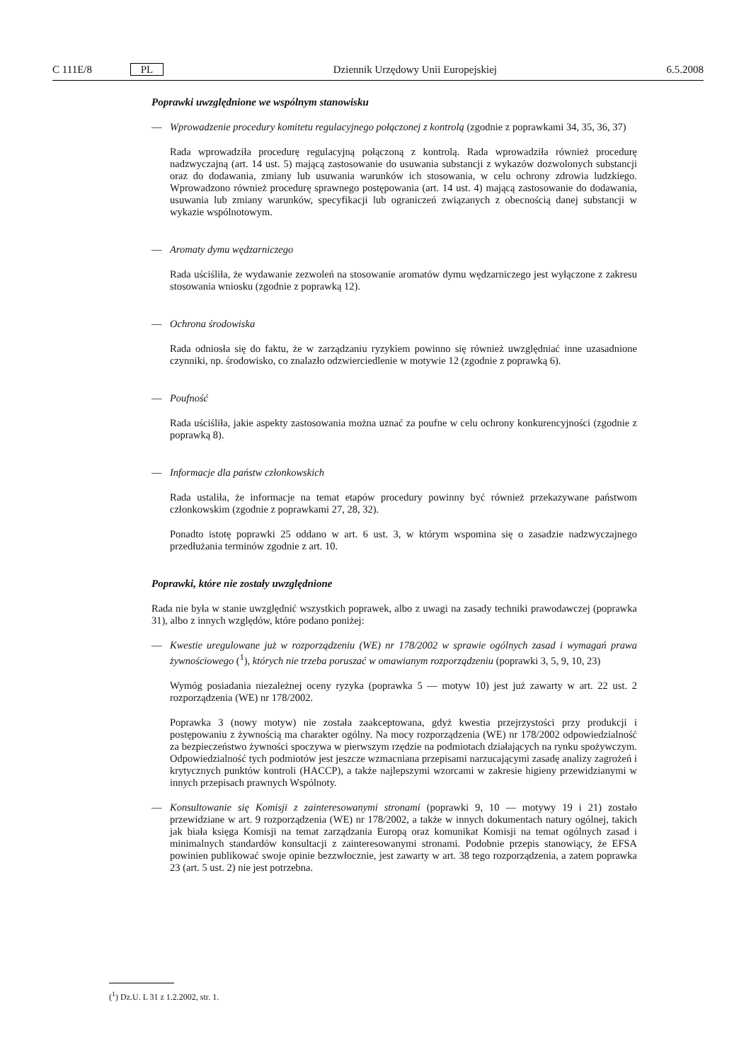C 111E/8 PL Dziennik Urzędowy Unii Europejskiej 6.5.2008
Poprawki uwzględnione we wspólnym stanowisku
— Wprowadzenie procedury komitetu regulacyjnego połączonej z kontrolą (zgodnie z poprawkami 34, 35, 36, 37)
Rada wprowadziła procedurę regulacyjną połączoną z kontrolą. Rada wprowadziła również procedurę nadzwyczajną (art. 14 ust. 5) mającą zastosowanie do usuwania substancji z wykazów dozwolonych substancji oraz do dodawania, zmiany lub usuwania warunków ich stosowania, w celu ochrony zdrowia ludzkiego. Wprowadzono również procedurę sprawnego postępowania (art. 14 ust. 4) mającą zastosowanie do dodawania, usuwania lub zmiany warunków, specyfikacji lub ograniczeń związanych z obecnością danej substancji w wykazie wspólnotowym.
— Aromaty dymu wędzarniczego
Rada uściśliła, że wydawanie zezwoleń na stosowanie aromatów dymu wędzarniczego jest wyłączone z zakresu stosowania wniosku (zgodnie z poprawką 12).
— Ochrona środowiska
Rada odniosła się do faktu, że w zarządzaniu ryzykiem powinno się również uwzględniać inne uzasadnione czynniki, np. środowisko, co znalazło odzwierciedlenie w motywie 12 (zgodnie z poprawką 6).
— Poufność
Rada uściśliła, jakie aspekty zastosowania można uznać za poufne w celu ochrony konkurencyjności (zgodnie z poprawką 8).
— Informacje dla państw członkowskich
Rada ustaliła, że informacje na temat etapów procedury powinny być również przekazywane państwom członkowskim (zgodnie z poprawkami 27, 28, 32).
Ponadto istotę poprawki 25 oddano w art. 6 ust. 3, w którym wspomina się o zasadzie nadzwyczajnego przedłużania terminów zgodnie z art. 10.
Poprawki, które nie zostały uwzględnione
Rada nie była w stanie uwzględnić wszystkich poprawek, albo z uwagi na zasady techniki prawodawczej (poprawka 31), albo z innych względów, które podano poniżej:
— Kwestie uregulowane już w rozporządzeniu (WE) nr 178/2002 w sprawie ogólnych zasad i wymagań prawa żywnościowego (<sup>1</sup>), których nie trzeba poruszać w omawianym rozporządzeniu (poprawki 3, 5, 9, 10, 23)
Wymóg posiadania niezależnej oceny ryzyka (poprawka 5 — motyw 10) jest już zawarty w art. 22 ust. 2 rozporządzenia (WE) nr 178/2002.
Poprawka 3 (nowy motyw) nie została zaakceptowana, gdyż kwestia przejrzystości przy produkcji i postępowaniu z żywnością ma charakter ogólny. Na mocy rozporządzenia (WE) nr 178/2002 odpowiedzialność za bezpieczeństwo żywności spoczywa w pierwszym rzędzie na podmiotach działających na rynku spożywczym. Odpowiedzialność tych podmiotów jest jeszcze wzmacniana przepisami narzucającymi zasadę analizy zagrożeń i krytycznych punktów kontroli (HACCP), a także najlepszymi wzorcami w zakresie higieny przewidzianymi w innych przepisach prawnych Wspólnoty.
— Konsultowanie się Komisji z zainteresowanymi stronami (poprawki 9, 10 — motywy 19 i 21) zostało przewidziane w art. 9 rozporządzenia (WE) nr 178/2002, a także w innych dokumentach natury ogólnej, takich jak biała księga Komisji na temat zarządzania Europą oraz komunikat Komisji na temat ogólnych zasad i minimalnych standardów konsultacji z zainteresowanymi stronami. Podobnie przepis stanowiący, że EFSA powinien publikować swoje opinie bezzwłocznie, jest zawarty w art. 38 tego rozporządzenia, a zatem poprawka 23 (art. 5 ust. 2) nie jest potrzebna.
(<sup>1</sup>) Dz.U. L 31 z 1.2.2002, str. 1.